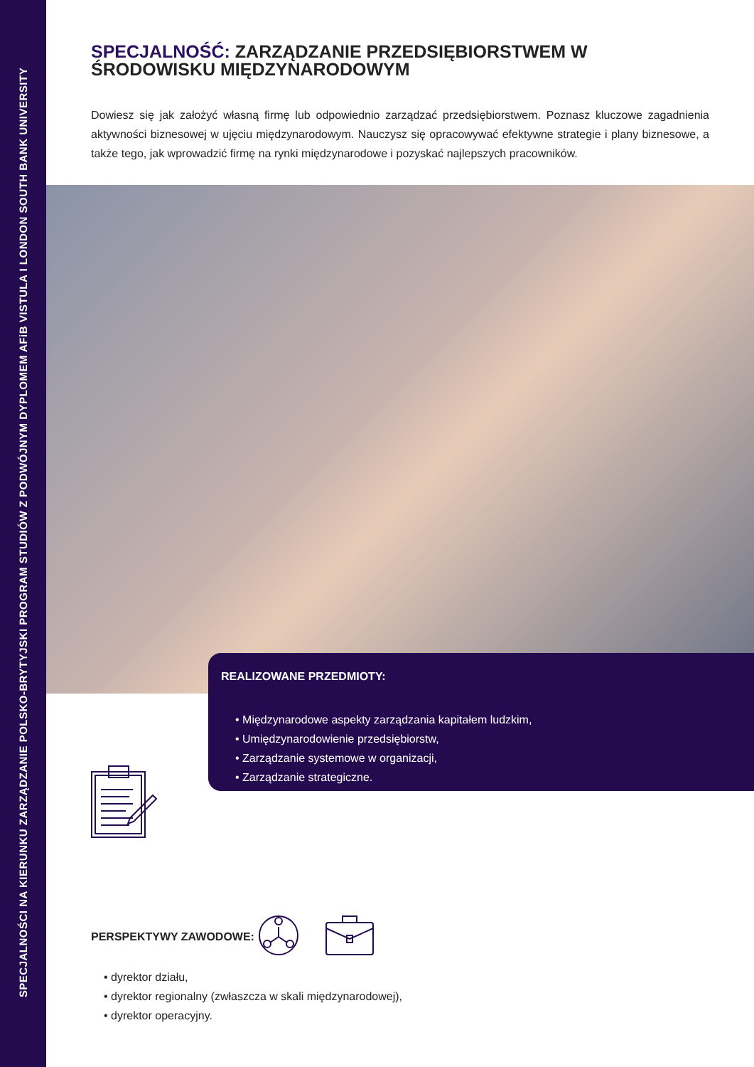SPECJALNOŚCI NA KIERUNKU ZARZĄDZANIE POLSKO-BRYTYJSKI PROGRAM STUDIÓW Z PODWÓJNYM DYPLOMEM AFiB VISTULA I LONDON SOUTH BANK UNIVERSITY
SPECJALNOŚĆ: ZARZĄDZANIE PRZEDSIĘBIORSTWEM W ŚRODOWISKU MIĘDZYNARODOWYM
Dowiesz się jak założyć własną firmę lub odpowiednio zarządzać przedsiębiorstwem. Poznasz kluczowe zagadnienia aktywności biznesowej w ujęciu międzynarodowym. Nauczysz się opracowywać efektywne strategie i plany biznesowe, a także tego, jak wprowadzić firmę na rynki międzynarodowe i pozyskać najlepszych pracowników.
REALIZOWANE PRZEDMIOTY:
• Międzynarodowe aspekty zarządzania kapitałem ludzkim,
• Umiędzynarodowienie przedsiębiorstw,
• Zarządzanie systemowe w organizacji,
• Zarządzanie strategiczne.
PERSPEKTYWY ZAWODOWE:
• dyrektor działu,
• dyrektor regionalny (zwłaszcza w skali międzynarodowej),
• dyrektor operacyjny.